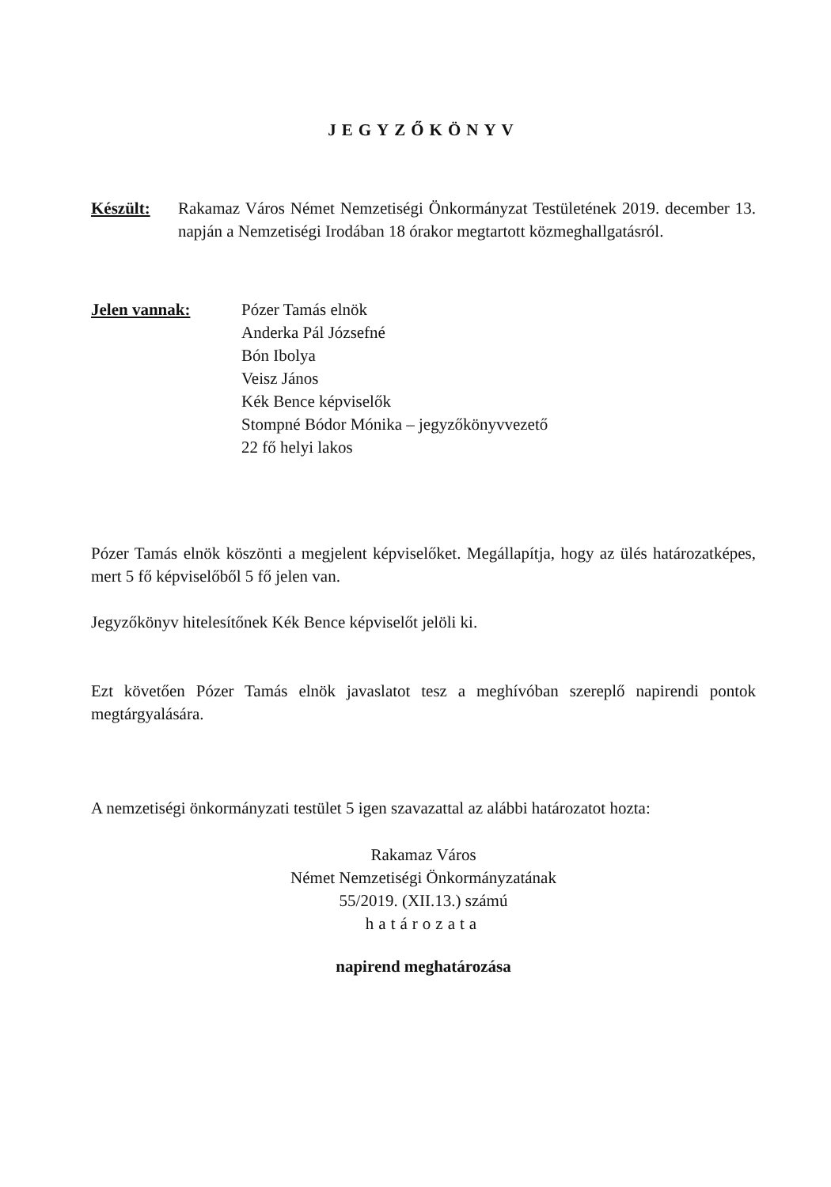JEGYZŐKÖNYV
Készült: Rakamaz Város Német Nemzetiségi Önkormányzat Testületének 2019. december 13. napján a Nemzetiségi Irodában 18 órakor megtartott közmeghallgatásról.
Jelen vannak: Pózer Tamás elnök
Anderka Pál Józsefné
Bón Ibolya
Veisz János
Kék Bence képviselők
Stompné Bódor Mónika – jegyzőkönyvvezető
22 fő helyi lakos
Pózer Tamás elnök köszönti a megjelent képviselőket. Megállapítja, hogy az ülés határozatképes, mert 5 fő képviselőből 5 fő jelen van.
Jegyzőkönyv hitelesítőnek Kék Bence képviselőt jelöli ki.
Ezt követően Pózer Tamás elnök javaslatot tesz a meghívóban szereplő napirendi pontok megtárgyalására.
A nemzetiségi önkormányzati testület 5 igen szavazattal az alábbi határozatot hozta:
Rakamaz Város
Német Nemzetiségi Önkormányzatának
55/2019. (XII.13.) számú
határozata
napirend meghatározása